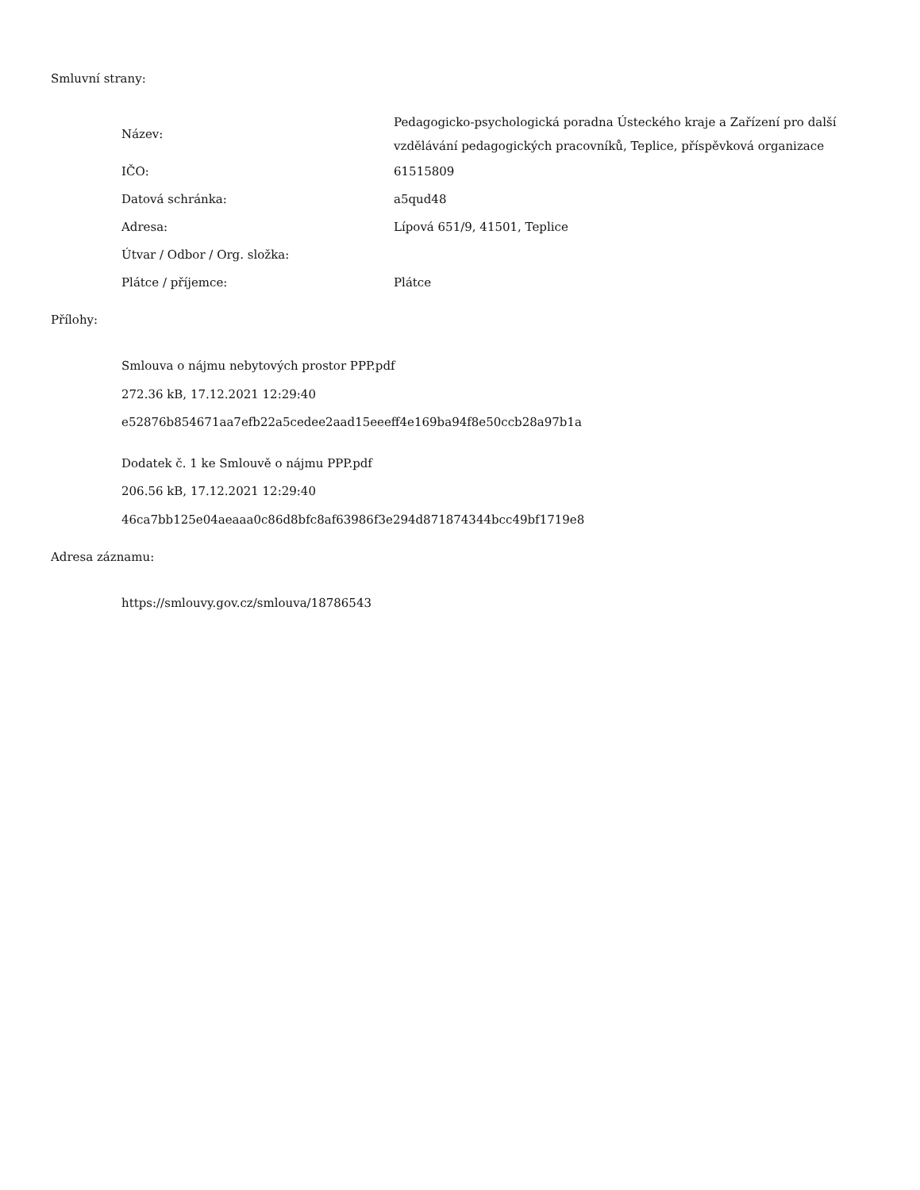Smluvní strany:
| Název: | Pedagogicko-psychologická poradna Ústeckého kraje a Zařízení pro další vzdělávání pedagogických pracovníků, Teplice, příspěvková organizace |
| IČO: | 61515809 |
| Datová schránka: | a5qud48 |
| Adresa: | Lípová 651/9, 41501, Teplice |
| Útvar / Odbor / Org. složka: | |
| Plátce / příjemce: | Plátce |
Přílohy:
Smlouva o nájmu nebytových prostor PPP.pdf
272.36 kB, 17.12.2021 12:29:40
e52876b854671aa7efb22a5cedee2aad15eeeff4e169ba94f8e50ccb28a97b1a
Dodatek č. 1 ke Smlouvě o nájmu PPP.pdf
206.56 kB, 17.12.2021 12:29:40
46ca7bb125e04aeaaa0c86d8bfc8af63986f3e294d871874344bcc49bf1719e8
Adresa záznamu:
https://smlouvy.gov.cz/smlouva/18786543